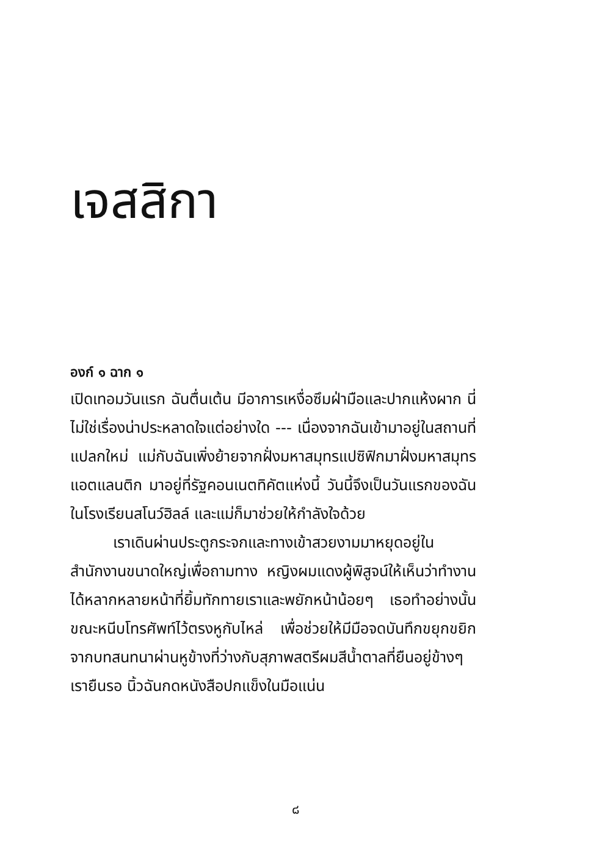เจสสิกา
องก์ ๑ ฉาก ๑
เปิดเทอมวันแรก ฉันตื่นเต้น มีอาการเหงื่อซึมฝ่ามือและปากแห้งผาก นี่ไม่ใช่เรื่องน่าประหลาดใจแต่อย่างใด --- เนื่องจากฉันเข้ามาอยู่ในสถานที่แปลกใหม่ แม่กับฉันเพิ่งย้ายจากฝั่งมหาสมุทรแปซิฟิกมาฝั่งมหาสมุทรแอตแลนติก มาอยู่ที่รัฐคอนเนตทิคัตแห่งนี้ วันนี้จึงเป็นวันแรกของฉันในโรงเรียนสโนว์ฮิลล์ และแม่ก็มาช่วยให้กำลังใจด้วย
เราเดินผ่านประตูกระจกและทางเข้าสวยงามมาหยุดอยู่ในสำนักงานขนาดใหญ่เพื่อถามทาง หญิงผมแดงผู้พิสูจน์ให้เห็นว่าทำงานได้หลากหลายหน้าที่ยิ้มทักทายเราและพยักหน้าน้อยๆ เธอทำอย่างนั้นขณะหนีบโทรศัพท์ไว้ตรงหูกับไหล่ เพื่อช่วยให้มีมือจดบันทึกขยุกขยิกจากบทสนทนาผ่านหูข้างที่ว่างกับสุภาพสตรีผมสีน้ำตาลที่ยืนอยู่ข้างๆ เรายืนรอ นิ้วฉันกดหนังสือปกแข็งในมือแน่น
๘